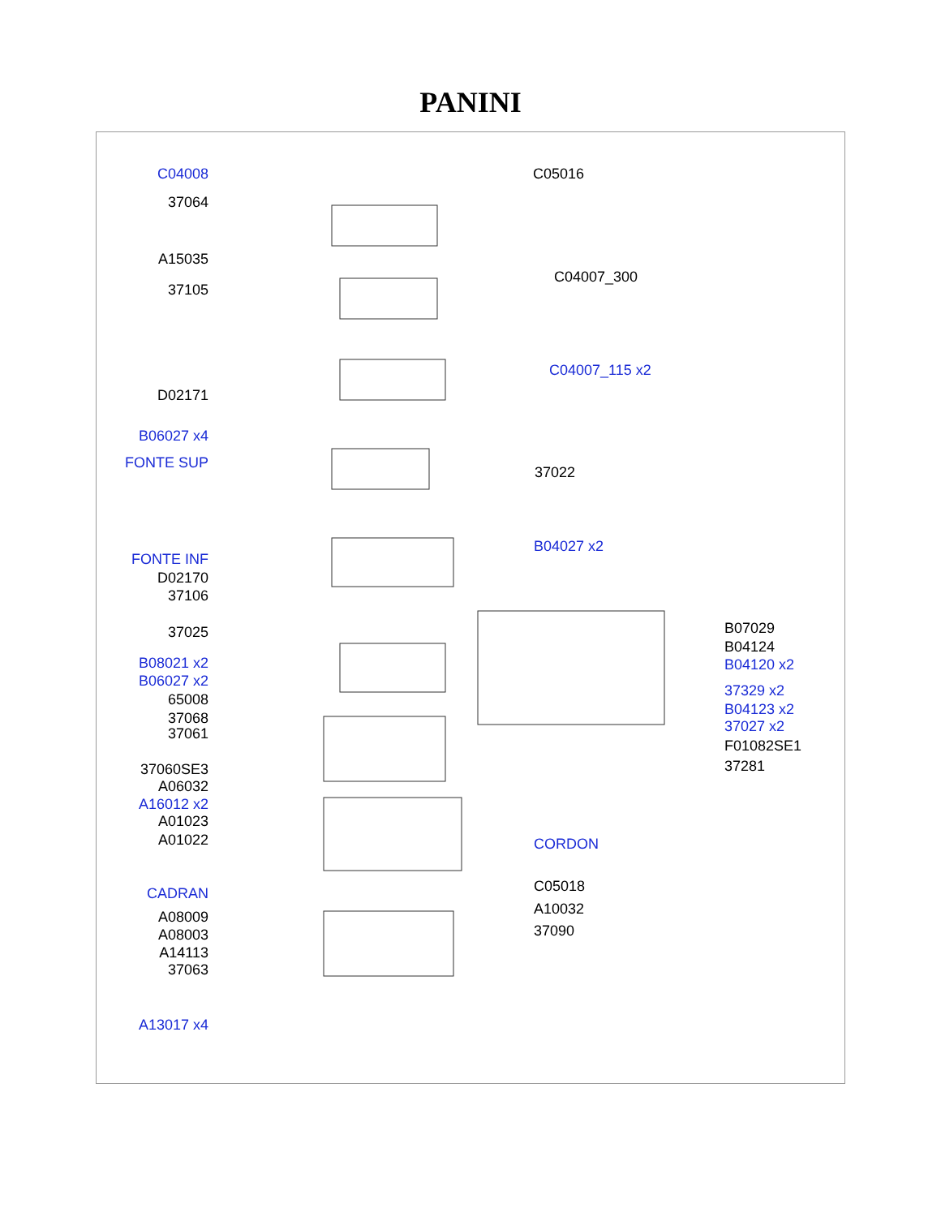PANINI
C04008
37064
A15035
37105
D02171
B06027 x4
FONTE SUP
FONTE INF
D02170
37106
37025
B08021 x2
B06027 x2
65008
37068
37061
37060SE3
A06032
A16012 x2
A01023
A01022
CADRAN
A08009
A08003
A14113
37063
A13017 x4
C05016
C04007_300
C04007_115 x2
37022
B04027 x2
B07029
B04124
B04120 x2
37329 x2
B04123 x2
37027 x2
F01082SE1
37281
CORDON
C05018
A10032
37090